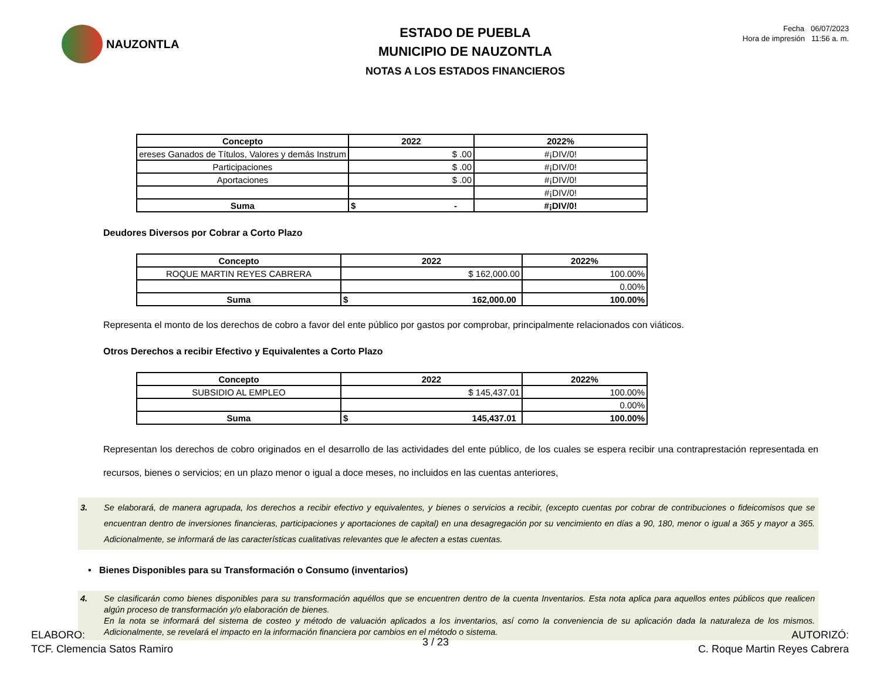NAUZONTLA
ESTADO DE PUEBLA
MUNICIPIO DE NAUZONTLA
NOTAS A LOS ESTADOS FINANCIEROS
Fecha 06/07/2023
Hora de impresión 11:56 a. m.
| Concepto | 2022 | 2022% |
| --- | --- | --- |
| ereses Ganados de Títulos, Valores y demás Instrum | $ .00 | #¡DIV/0! |
| Participaciones | $ .00 | #¡DIV/0! |
| Aportaciones | $ .00 | #¡DIV/0! |
| | | #¡DIV/0! |
| Suma | $ - | #¡DIV/0! |
Deudores Diversos por Cobrar a Corto Plazo
| Concepto | 2022 | 2022% |
| --- | --- | --- |
| ROQUE MARTIN REYES CABRERA | $ 162,000.00 | 100.00% |
| | | 0.00% |
| Suma | $ 162,000.00 | 100.00% |
Representa el monto de los derechos de cobro a favor del ente público por gastos por comprobar, principalmente relacionados con viáticos.
Otros Derechos a recibir Efectivo y Equivalentes a Corto Plazo
| Concepto | 2022 | 2022% |
| --- | --- | --- |
| SUBSIDIO AL EMPLEO | $ 145,437.01 | 100.00% |
| | | 0.00% |
| Suma | $ 145,437.01 | 100.00% |
Representan los derechos de cobro originados en el desarrollo de las actividades del ente público, de los cuales se espera recibir una contraprestación representada en recursos, bienes o servicios; en un plazo menor o igual a doce meses, no incluidos en las cuentas anteriores,
3. Se elaborará, de manera agrupada, los derechos a recibir efectivo y equivalentes, y bienes o servicios a recibir, (excepto cuentas por cobrar de contribuciones o fideicomisos que se encuentran dentro de inversiones financieras, participaciones y aportaciones de capital) en una desagregación por su vencimiento en días a 90, 180, menor o igual a 365 y mayor a 365. Adicionalmente, se informará de las características cualitativas relevantes que le afecten a estas cuentas.
• Bienes Disponibles para su Transformación o Consumo (inventarios)
4. Se clasificarán como bienes disponibles para su transformación aquéllos que se encuentren dentro de la cuenta Inventarios. Esta nota aplica para aquellos entes públicos que realicen algún proceso de transformación y/o elaboración de bienes.
En la nota se informará del sistema de costeo y método de valuación aplicados a los inventarios, así como la conveniencia de su aplicación dada la naturaleza de los mismos. Adicionalmente, se revelará el impacto en la información financiera por cambios en el método o sistema.
ELABORO:
TCF. Clemencia Satos Ramiro
3 / 23
AUTORIZÓ:
C. Roque Martin Reyes Cabrera